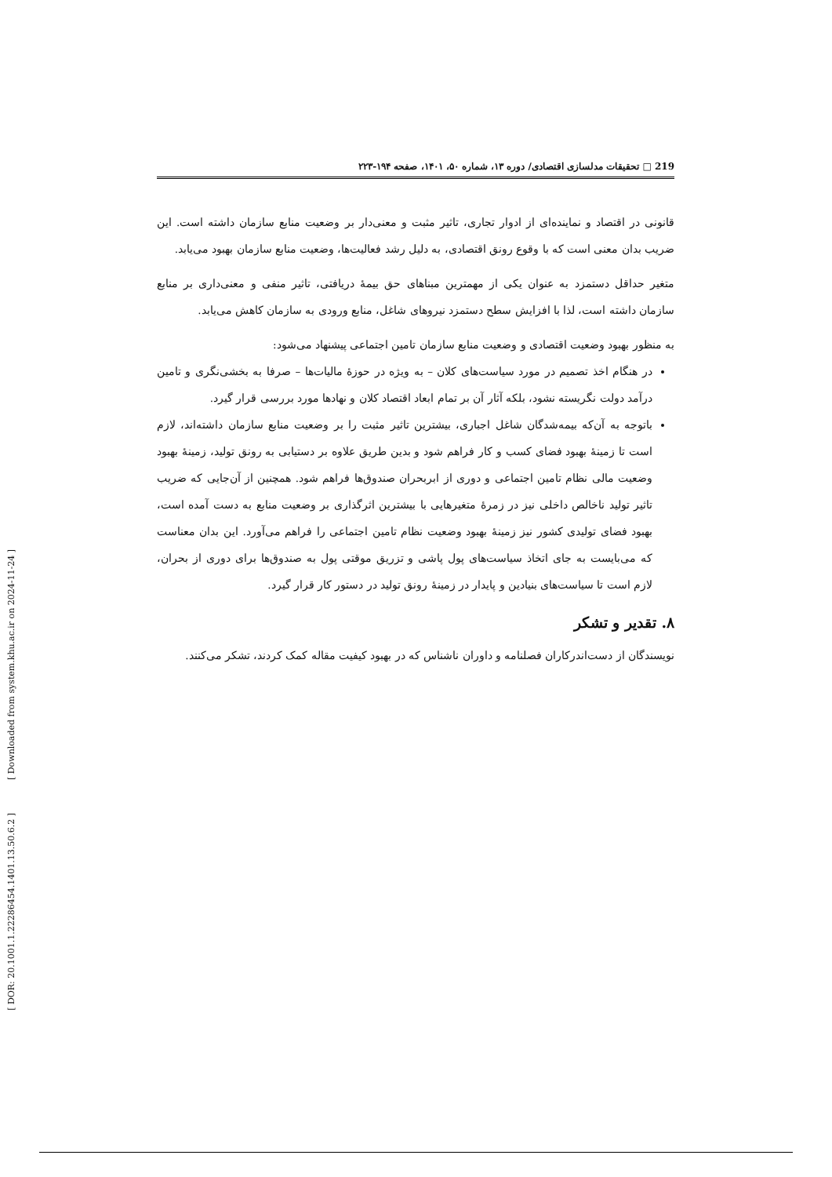[ DOR: 20.1001.1.22286454.1401.13.50.6.2 ] [ Downloaded from system.khu.ac.ir on 2024-11-24 ]
219 □ تحقیقات مدلسازی اقتصادی/ دوره ۱۳، شماره ۵۰، ۱۴۰۱، صفحه ۱۹۴-۲۲۳
قانونی در اقتصاد و نماینده‌ای از ادوار تجاری، تاثیر مثبت و معنی‌دار بر وضعیت منابع سازمان داشته است. این ضریب بدان معنی است که با وقوع رونق اقتصادی، به دلیل رشد فعالیت‌ها، وضعیت منابع سازمان بهبود می‌یابد.
متغیر حداقل دستمزد به عنوان یکی از مهمترین مبناهای حق بیمهٔ دریافتی، تاثیر منفی و معنی‌داری بر منابع سازمان داشته است، لذا با افزایش سطح دستمزد نیروهای شاغل، منابع ورودی به سازمان کاهش می‌یابد.
به منظور بهبود وضعیت اقتصادی و وضعیت منابع سازمان تامین اجتماعی پیشنهاد می‌شود:
در هنگام اخذ تصمیم در مورد سیاست‌های کلان – به ویژه در حوزهٔ مالیات‌ها – صرفا به بخشی‌نگری و تامین درآمد دولت نگریسته نشود، بلکه آثار آن بر تمام ابعاد اقتصاد کلان و نهادها مورد بررسی قرار گیرد.
باتوجه به آن‌که بیمه‌شدگان شاغل اجباری، بیشترین تاثیر مثبت را بر وضعیت منابع سازمان داشته‌اند، لازم است تا زمینهٔ بهبود فضای کسب و کار فراهم شود و بدین طریق علاوه بر دستیابی به رونق تولید، زمینهٔ بهبود وضعیت مالی نظام تامین اجتماعی و دوری از ابربحران صندوق‌ها فراهم شود. همچنین از آن‌جایی که ضریب تاثیر تولید ناخالص داخلی نیز در زمرهٔ متغیرهایی با بیشترین اثرگذاری بر وضعیت منابع به دست آمده است، بهبود فضای تولیدی کشور نیز زمینهٔ بهبود وضعیت نظام تامین اجتماعی را فراهم می‌آورد. این بدان معناست که می‌بایست به جای اتخاذ سیاست‌های پول پاشی و تزریق موقتی پول به صندوق‌ها برای دوری از بحران، لازم است تا سیاست‌های بنیادین و پایدار در زمینهٔ رونق تولید در دستور کار قرار گیرد.
۸. تقدیر و تشکر
نویسندگان از دست‌اندرکاران فصلنامه و داوران ناشناس که در بهبود کیفیت مقاله کمک کردند، تشکر می‌کنند.